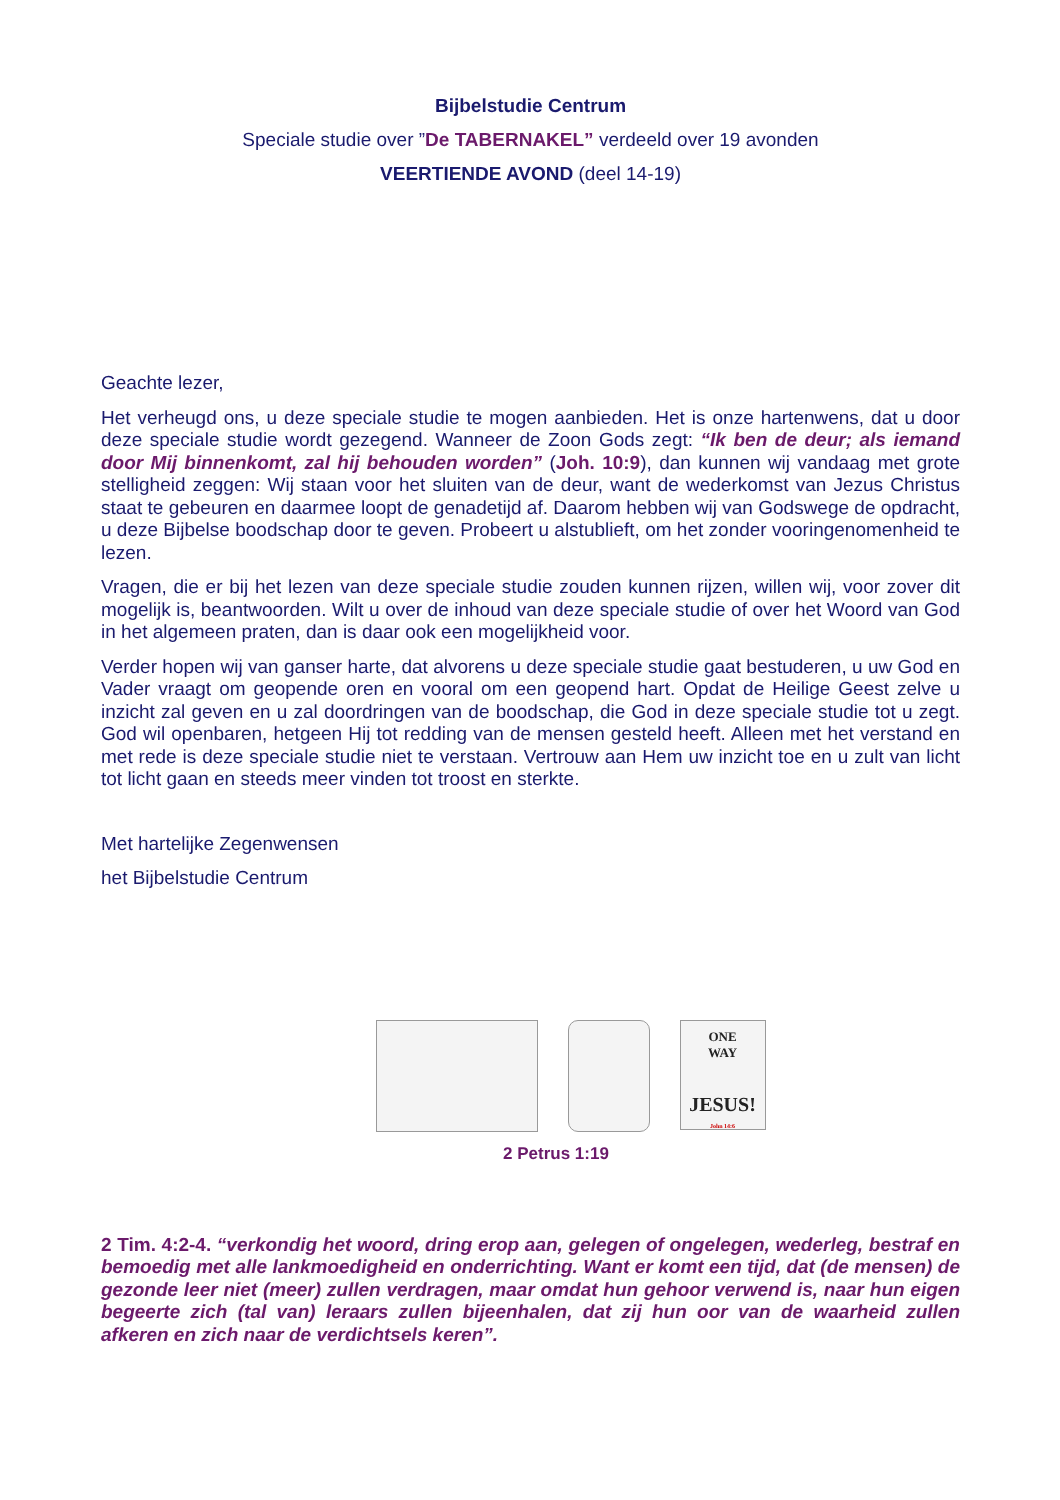Bijbelstudie Centrum
Speciale studie over ”De TABERNAKEL” verdeeld over 19 avonden
VEERTIENDE AVOND (deel 14-19)
Geachte lezer,
Het verheugd ons, u deze speciale studie te mogen aanbieden. Het is onze hartenwens, dat u door deze speciale studie wordt gezegend. Wanneer de Zoon Gods zegt: “Ik ben de deur; als iemand door Mij binnenkomt, zal hij behouden worden” (Joh. 10:9), dan kunnen wij vandaag met grote stelligheid zeggen: Wij staan voor het sluiten van de deur, want de wederkomst van Jezus Christus staat te gebeuren en daarmee loopt de genadetijd af. Daarom hebben wij van Godswege de opdracht, u deze Bijbelse boodschap door te geven. Probeert u alstublieft, om het zonder vooringenomenheid te lezen.
Vragen, die er bij het lezen van deze speciale studie zouden kunnen rijzen, willen wij, voor zover dit mogelijk is, beantwoorden. Wilt u over de inhoud van deze speciale studie of over het Woord van God in het algemeen praten, dan is daar ook een mogelijkheid voor.
Verder hopen wij van ganser harte, dat alvorens u deze speciale studie gaat bestuderen, u uw God en Vader vraagt om geopende oren en vooral om een geopend hart. Opdat de Heilige Geest zelve u inzicht zal geven en u zal doordringen van de boodschap, die God in deze speciale studie tot u zegt. God wil openbaren, hetgeen Hij tot redding van de mensen gesteld heeft. Alleen met het verstand en met rede is deze speciale studie niet te verstaan. Vertrouw aan Hem uw inzicht toe en u zult van licht tot licht gaan en steeds meer vinden tot troost en sterkte.
Met hartelijke Zegenwensen
het Bijbelstudie Centrum
ONE
WAY
JESUS!
John 14:6
2 Petrus 1:19
2 Tim. 4:2-4. “verkondig het woord, dring erop aan, gelegen of ongelegen, wederleg, bestraf en bemoedig met alle lankmoedigheid en onderrichting. Want er komt een tijd, dat (de mensen) de gezonde leer niet (meer) zullen verdragen, maar omdat hun gehoor verwend is, naar hun eigen begeerte zich (tal van) leraars zullen bijeenhalen, dat zij hun oor van de waarheid zullen afkeren en zich naar de verdichtsels keren”.